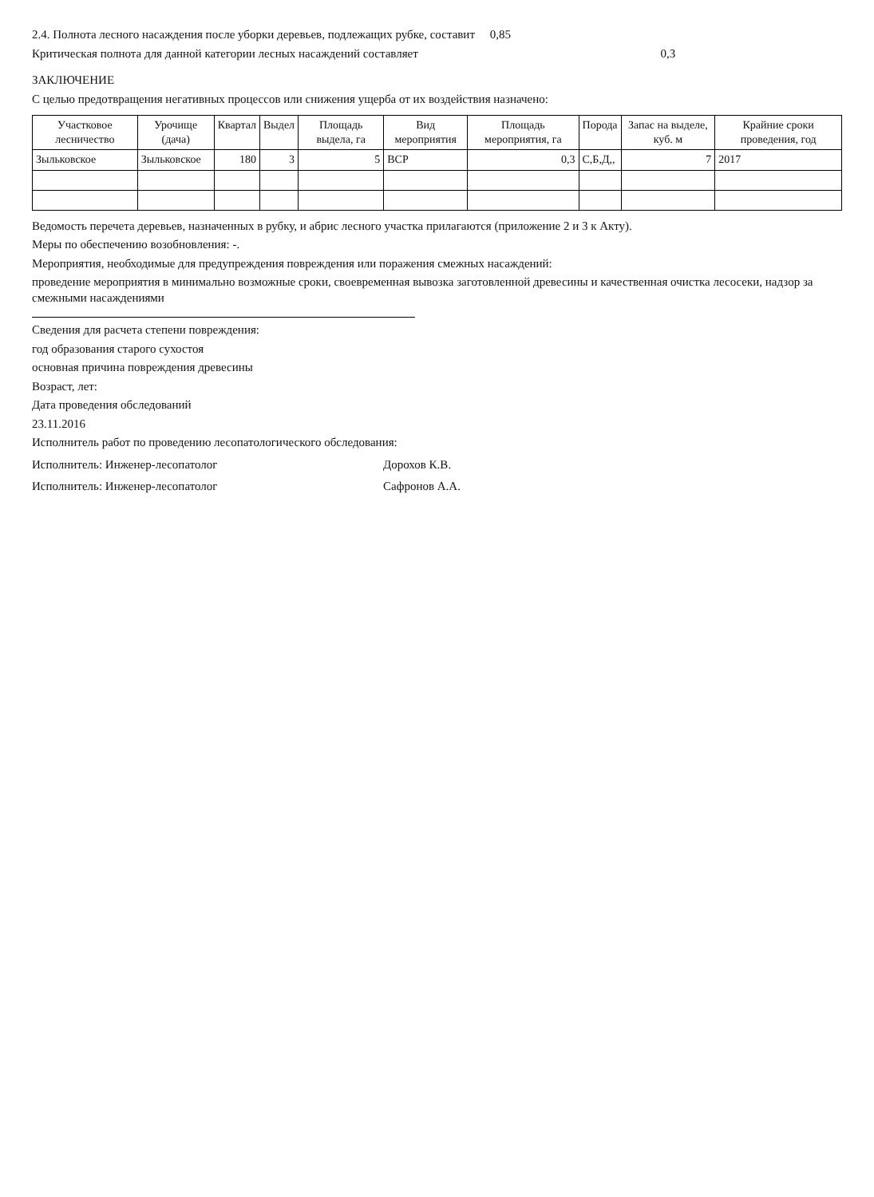2.4. Полнота лесного насаждения после уборки деревьев, подлежащих рубке, составит 0,85
Критическая полнота для данной категории лесных насаждений составляет 0,3
ЗАКЛЮЧЕНИЕ
С целью предотвращения негативных процессов или снижения ущерба от их воздействия назначено:
| Участковое лесничество | Урочище (дача) | Квартал | Выдел | Площадь выдела, га | Вид мероприятия | Площадь мероприятия, га | Порода | Запас на выделе, куб. м | Крайние сроки проведения, год |
| --- | --- | --- | --- | --- | --- | --- | --- | --- | --- |
| Зыльковское | Зыльковское | 180 | 3 | 5 | ВСР | 0,3 | С,Б,Д,, | 7 | 2017 |
Ведомость перечета деревьев, назначенных в рубку, и абрис лесного участка прилагаются (приложение 2 и 3 к Акту).
Меры по обеспечению возобновления: -.
Мероприятия, необходимые для предупреждения повреждения или поражения смежных насаждений:
проведение мероприятия в минимально возможные сроки, своевременная вывозка заготовленной древесины и качественная очистка лесосеки, надзор за смежными насаждениями
Сведения для расчета степени повреждения:
год образования старого сухостоя
основная причина повреждения древесины
Возраст, лет:
Дата проведения обследований
23.11.2016
Исполнитель работ по проведению лесопатологического обследования:
Исполнитель: Инженер-лесопатолог Дорохов К.В.
Исполнитель: Инженер-лесопатолог Сафронов А.А.